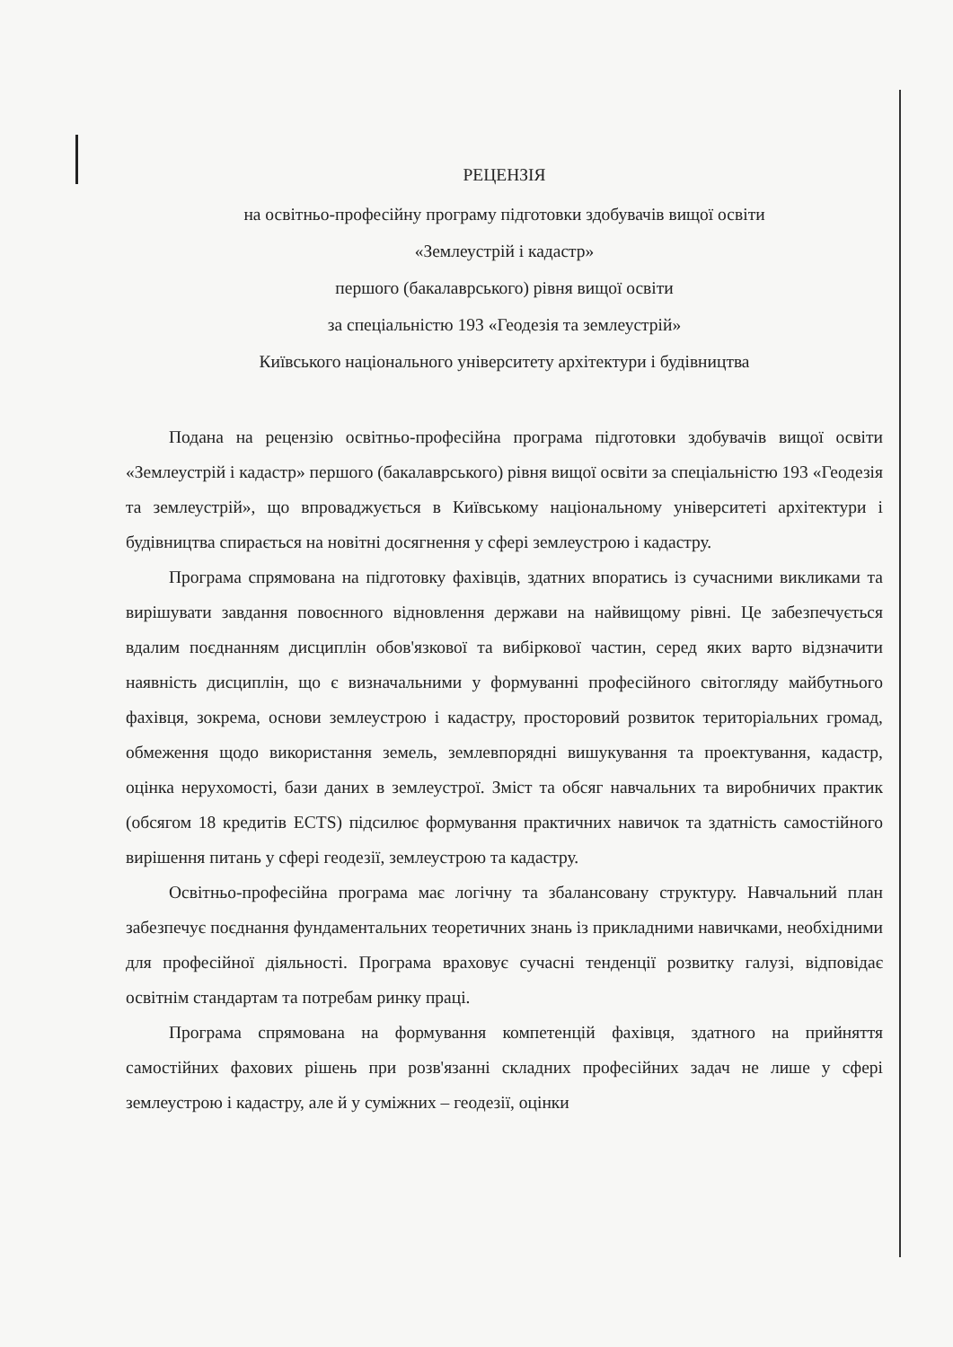РЕЦЕНЗІЯ
на освітньо-професійну програму підготовки здобувачів вищої освіти
«Землеустрій і кадастр»
першого (бакалаврського) рівня вищої освіти
за спеціальністю 193 «Геодезія та землеустрій»
Київського національного університету архітектури і будівництва
Подана на рецензію освітньо-професійна програма підготовки здобувачів вищої освіти «Землеустрій і кадастр» першого (бакалаврського) рівня вищої освіти за спеціальністю 193 «Геодезія та землеустрій», що впроваджується в Київському національному університеті архітектури і будівництва спирається на новітні досягнення у сфері землеустрою і кадастру.
Програма спрямована на підготовку фахівців, здатних впоратись із сучасними викликами та вирішувати завдання повоєнного відновлення держави на найвищому рівні. Це забезпечується вдалим поєднанням дисциплін обов'язкової та вибіркової частин, серед яких варто відзначити наявність дисциплін, що є визначальними у формуванні професійного світогляду майбутнього фахівця, зокрема, основи землеустрою і кадастру, просторовий розвиток територіальних громад, обмеження щодо використання земель, землевпорядні вишукування та проектування, кадастр, оцінка нерухомості, бази даних в землеустрої. Зміст та обсяг навчальних та виробничих практик (обсягом 18 кредитів ECTS) підсилює формування практичних навичок та здатність самостійного вирішення питань у сфері геодезії, землеустрою та кадастру.
Освітньо-професійна програма має логічну та збалансовану структуру. Навчальний план забезпечує поєднання фундаментальних теоретичних знань із прикладними навичками, необхідними для професійної діяльності. Програма враховує сучасні тенденції розвитку галузі, відповідає освітнім стандартам та потребам ринку праці.
Програма спрямована на формування компетенцій фахівця, здатного на прийняття самостійних фахових рішень при розв'язанні складних професійних задач не лише у сфері землеустрою і кадастру, але й у суміжних – геодезії, оцінки